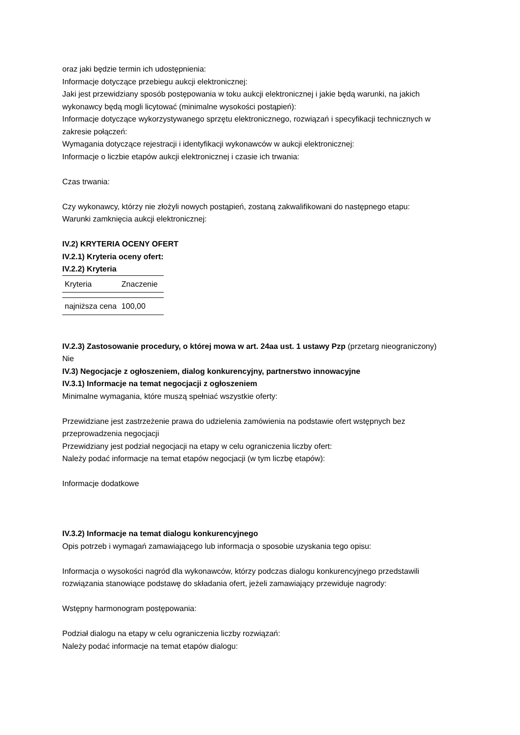oraz jaki będzie termin ich udostępnienia:
Informacje dotyczące przebiegu aukcji elektronicznej:
Jaki jest przewidziany sposób postępowania w toku aukcji elektronicznej i jakie będą warunki, na jakich wykonawcy będą mogli licytować (minimalne wysokości postąpień):
Informacje dotyczące wykorzystywanego sprzętu elektronicznego, rozwiązań i specyfikacji technicznych w zakresie połączeń:
Wymagania dotyczące rejestracji i identyfikacji wykonawców w aukcji elektronicznej:
Informacje o liczbie etapów aukcji elektronicznej i czasie ich trwania:
Czas trwania:
Czy wykonawcy, którzy nie złożyli nowych postąpień, zostaną zakwalifikowani do następnego etapu:
Warunki zamknięcia aukcji elektronicznej:
IV.2) KRYTERIA OCENY OFERT
IV.2.1) Kryteria oceny ofert:
IV.2.2) Kryteria
| Kryteria | Znaczenie |
| --- | --- |
| najniższa cena | 100,00 |
IV.2.3) Zastosowanie procedury, o której mowa w art. 24aa ust. 1 ustawy Pzp (przetarg nieograniczony)
Nie
IV.3) Negocjacje z ogłoszeniem, dialog konkurencyjny, partnerstwo innowacyjne
IV.3.1) Informacje na temat negocjacji z ogłoszeniem
Minimalne wymagania, które muszą spełniać wszystkie oferty:
Przewidziane jest zastrzeżenie prawa do udzielenia zamówienia na podstawie ofert wstępnych bez przeprowadzenia negocjacji
Przewidziany jest podział negocjacji na etapy w celu ograniczenia liczby ofert:
Należy podać informacje na temat etapów negocjacji (w tym liczbę etapów):
Informacje dodatkowe
IV.3.2) Informacje na temat dialogu konkurencyjnego
Opis potrzeb i wymagań zamawiającego lub informacja o sposobie uzyskania tego opisu:
Informacja o wysokości nagród dla wykonawców, którzy podczas dialogu konkurencyjnego przedstawili rozwiązania stanowiące podstawę do składania ofert, jeżeli zamawiający przewiduje nagrody:
Wstępny harmonogram postępowania:
Podział dialogu na etapy w celu ograniczenia liczby rozwiązań:
Należy podać informacje na temat etapów dialogu: